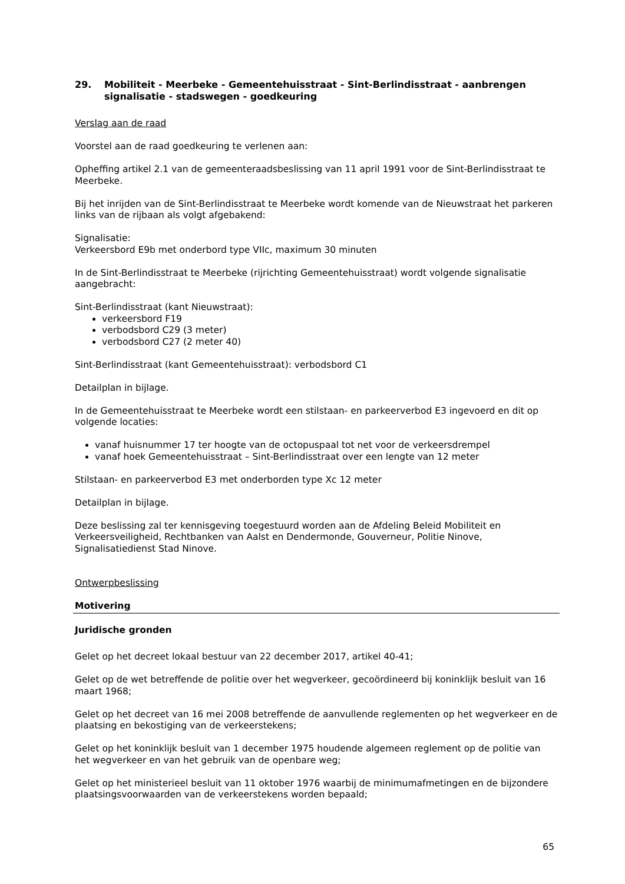29. Mobiliteit - Meerbeke - Gemeentehuisstraat - Sint-Berlindisstraat - aanbrengen signalisatie - stadswegen - goedkeuring
Verslag aan de raad
Voorstel aan de raad goedkeuring te verlenen aan:
Opheffing artikel 2.1 van de gemeenteraadsbeslissing van 11 april 1991 voor de Sint-Berlindisstraat te Meerbeke.
Bij het inrijden van de Sint-Berlindisstraat te Meerbeke wordt komende van de Nieuwstraat het parkeren links van de rijbaan als volgt afgebakend:
Signalisatie:
Verkeersbord E9b met onderbord type VIIc, maximum 30 minuten
In de Sint-Berlindisstraat te Meerbeke (rijrichting Gemeentehuisstraat) wordt volgende signalisatie aangebracht:
Sint-Berlindisstraat (kant Nieuwstraat):
verkeersbord F19
verbodsbord C29 (3 meter)
verbodsbord C27 (2 meter 40)
Sint-Berlindisstraat (kant Gemeentehuisstraat): verbodsbord C1
Detailplan in bijlage.
In de Gemeentehuisstraat te Meerbeke wordt een stilstaan- en parkeerverbod E3 ingevoerd en dit op volgende locaties:
vanaf huisnummer 17 ter hoogte van de octopuspaal tot net voor de verkeersdrempel
vanaf hoek Gemeentehuisstraat – Sint-Berlindisstraat over een lengte van 12 meter
Stilstaan- en parkeerverbod E3 met onderborden type Xc 12 meter
Detailplan in bijlage.
Deze beslissing zal ter kennisgeving toegestuurd worden aan de Afdeling Beleid Mobiliteit en Verkeersveiligheid, Rechtbanken van Aalst en Dendermonde, Gouverneur, Politie Ninove, Signalisatiedienst Stad Ninove.
Ontwerpbeslissing
Motivering
Juridische gronden
Gelet op het decreet lokaal bestuur van 22 december 2017, artikel 40-41;
Gelet op de wet betreffende de politie over het wegverkeer, gecoördineerd bij koninklijk besluit van 16 maart 1968;
Gelet op het decreet van 16 mei 2008 betreffende de aanvullende reglementen op het wegverkeer en de plaatsing en bekostiging van de verkeerstekens;
Gelet op het koninklijk besluit van 1 december 1975 houdende algemeen reglement op de politie van het wegverkeer en van het gebruik van de openbare weg;
Gelet op het ministerieel besluit van 11 oktober 1976 waarbij de minimumafmetingen en de bijzondere plaatsingsvoorwaarden van de verkeerstekens worden bepaald;
65